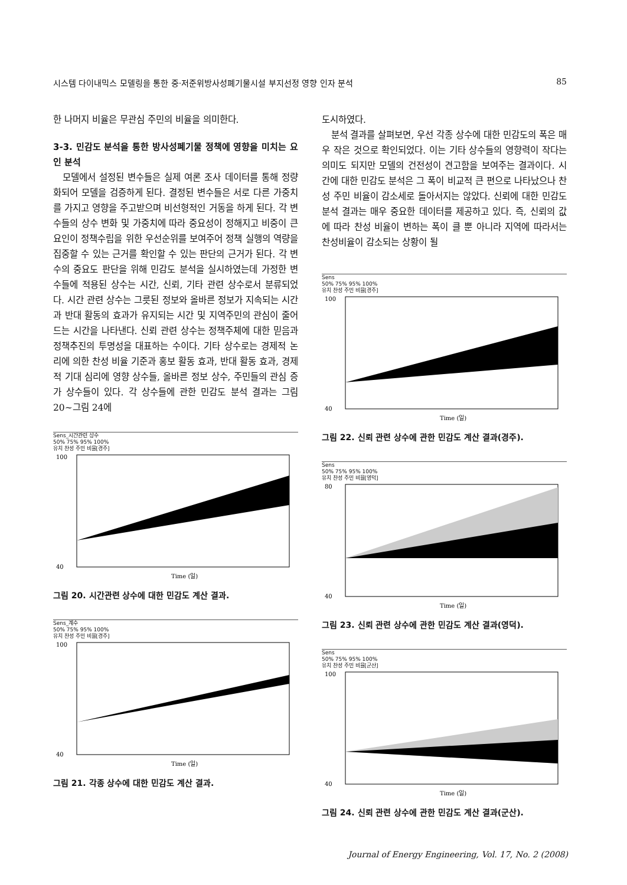시스템 다이내믹스 모델링을 통한 중·저준위방사성폐기물시설 부지선정 영향 인자 분석 85
한 나머지 비율은 무관심 주민의 비율을 의미한다.
3-3. 민감도 분석을 통한 방사성폐기물 정책에 영향을 미치는 요인 분석
모델에서 설정된 변수들은 실제 여론 조사 데이터를 통해 정량화되어 모델을 검증하게 된다. 결정된 변수들은 서로 다른 가중치를 가지고 영향을 주고받으며 비선형적인 거동을 하게 된다. 각 변수들의 상수 변화 및 가중치에 따라 중요성이 정해지고 비중이 큰 요인이 정책수립을 위한 우선순위를 보여주어 정책 실행의 역량을 집중할 수 있는 근거를 확인할 수 있는 판단의 근거가 된다. 각 변수의 중요도 판단을 위해 민감도 분석을 실시하였는데 가정한 변수들에 적용된 상수는 시간, 신뢰, 기타 관련 상수로서 분류되었다. 시간 관련 상수는 그릇된 정보와 올바른 정보가 지속되는 시간과 반대 활동의 효과가 유지되는 시간 및 지역주민의 관심이 줄어드는 시간을 나타낸다. 신뢰 관련 상수는 정책주체에 대한 믿음과 정책추진의 투명성을 대표하는 수이다. 기타 상수로는 경제적 논리에 의한 찬성 비율 기준과 홍보 활동 효과, 반대 활동 효과, 경제적 기대 심리에 영향 상수들, 올바른 정보 상수, 주민들의 관심 증가 상수들이 있다. 각 상수들에 관한 민감도 분석 결과는 그림 20~그림 24에
Sens_시간관련 상수
50% 75% 95% 100%
유치 찬성 주민 비율[경주]
100
40
Time (일)
그림 20. 시간관련 상수에 대한 민감도 계산 결과.
Sens_계수
50% 75% 95% 100%
유치 찬성 주민 비율[경주]
100
40
Time (일)
그림 21. 각종 상수에 대한 민감도 계산 결과.
도시하였다.
분석 결과를 살펴보면, 우선 각종 상수에 대한 민감도의 폭은 매우 작은 것으로 확인되었다. 이는 기타 상수들의 영향력이 작다는 의미도 되지만 모델의 건전성이 견고함을 보여주는 결과이다. 시간에 대한 민감도 분석은 그 폭이 비교적 큰 편으로 나타났으나 찬성 주민 비율이 감소세로 돌아서지는 않았다. 신뢰에 대한 민감도 분석 결과는 매우 중요한 데이터를 제공하고 있다. 즉, 신뢰의 값에 따라 찬성 비율이 변하는 폭이 클 뿐 아니라 지역에 따라서는 찬성비율이 감소되는 상황이 될
Sens
50% 75% 95% 100%
유치 찬성 주민 비율[경주]
100
40
Time (일)
그림 22. 신뢰 관련 상수에 관한 민감도 계산 결과(경주).
Sens
50% 75% 95% 100%
유치 찬성 주민 비율[영덕]
80
40
Time (일)
그림 23. 신뢰 관련 상수에 관한 민감도 계산 결과(영덕).
Sens
50% 75% 95% 100%
유치 찬성 주민 비율[군산]
100
40
Time (일)
그림 24. 신뢰 관련 상수에 관한 민감도 계산 결과(군산).
Journal of Energy Engineering, Vol. 17, No. 2 (2008)